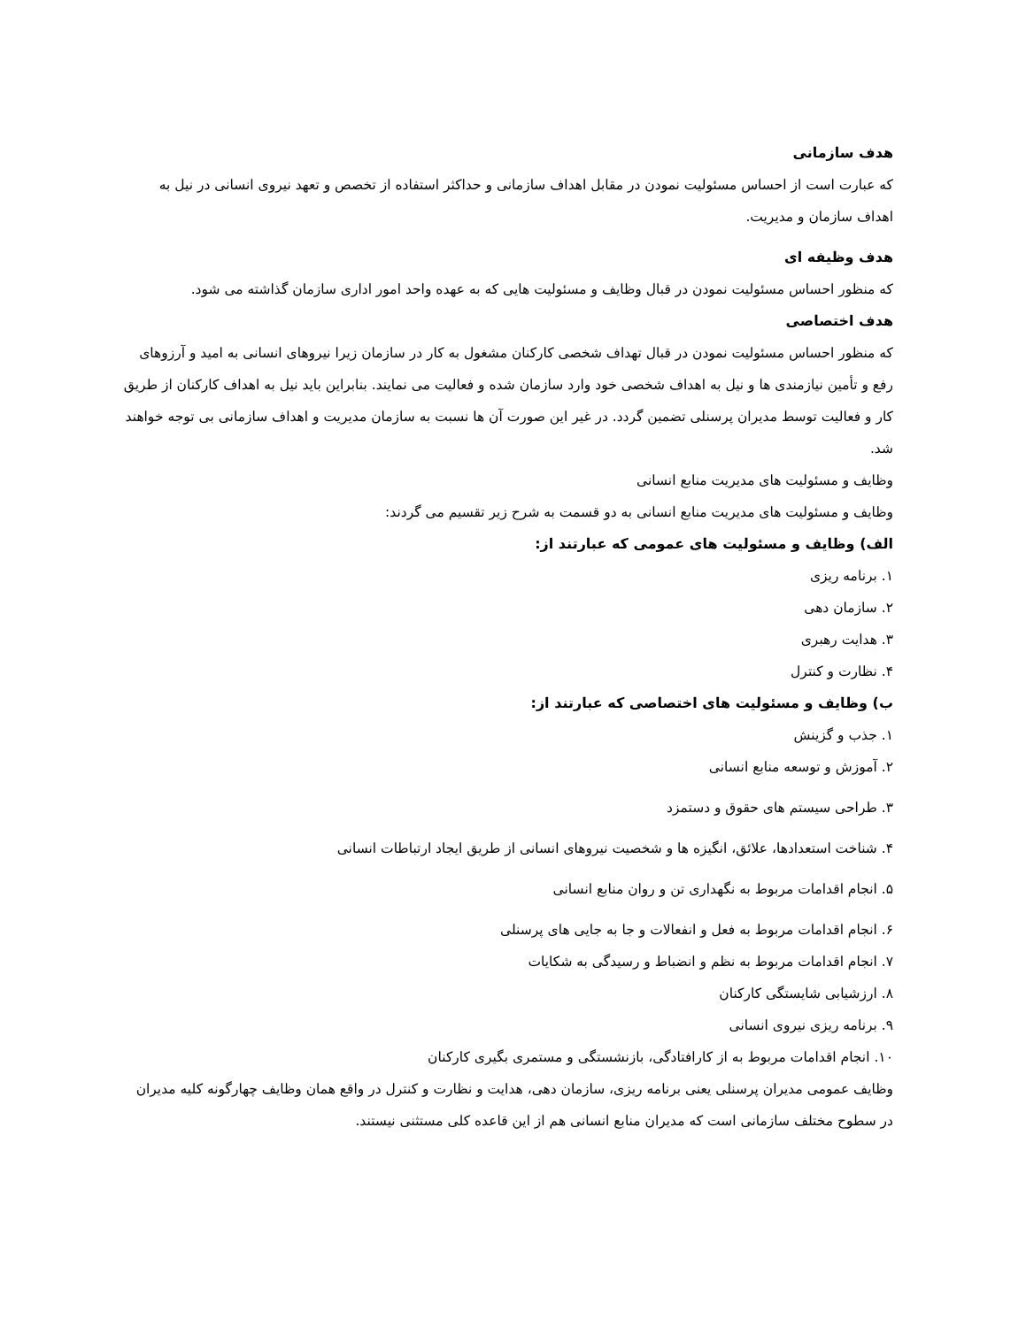هدف سازمانی
که عبارت است از احساس مسئولیت نمودن در مقابل اهداف سازمانی و حداکثر استفاده از تخصص و تعهد نیروی انسانی در نیل به اهداف سازمان و مدیریت.
هدف وظیفه ای
که منظور احساس مسئولیت نمودن در قبال وظایف و مسئولیت هایی که به عهده واحد امور اداری سازمان گذاشته می شود.
هدف اختصاصی
که منظور احساس مسئولیت نمودن در قبال تهداف شخصی کارکنان مشغول به کار در سازمان زیرا نیروهای انسانی به امید و آرزوهای رفع و تأمین نیازمندی ها و نیل به اهداف شخصی خود وارد سازمان شده و فعالیت می نمایند. بنابراین باید نیل به اهداف کارکنان از طریق کار و فعالیت توسط مدیران پرسنلی تضمین گردد. در غیر این صورت آن ها نسبت به سازمان مدیریت و اهداف سازمانی بی توجه خواهند شد.
وظایف و مسئولیت های مدیریت منابع انسانی
وظایف و مسئولیت های مدیریت منابع انسانی به دو قسمت به شرح زیر تقسیم می گردند:
الف) وظایف و مسئولیت های عمومی که عبارتند از:
۱. برنامه ریزی
۲. سازمان دهی
۳. هدایت رهبری
۴. نظارت و کنترل
ب) وظایف و مسئولیت های اختصاصی که عبارتند از:
۱. جذب و گزینش
۲. آموزش و توسعه منابع انسانی
۳. طراحی سیستم های حقوق و دستمزد
۴. شناخت استعدادها، علائق، انگیزه ها و شخصیت نیروهای انسانی از طریق ایجاد ارتباطات انسانی
۵. انجام اقدامات مربوط به نگهداری تن و روان منابع انسانی
۶. انجام اقدامات مربوط به فعل و انفعالات و جا به جایی های پرسنلی
۷. انجام اقدامات مربوط به نظم و انضباط و رسیدگی به شکایات
۸. ارزشیابی شایستگی کارکنان
۹. برنامه ریزی نیروی انسانی
۱۰. انجام اقدامات مربوط به از کارافتادگی، بازنشستگی و مستمری بگیری کارکنان
وظایف عمومی مدیران پرسنلی یعنی برنامه ریزی، سازمان دهی، هدایت و نظارت و کنترل در واقع همان وظایف چهارگونه کلیه مدیران در سطوح مختلف سازمانی است که مدیران منابع انسانی هم از این قاعده کلی مستثنی نیستند.